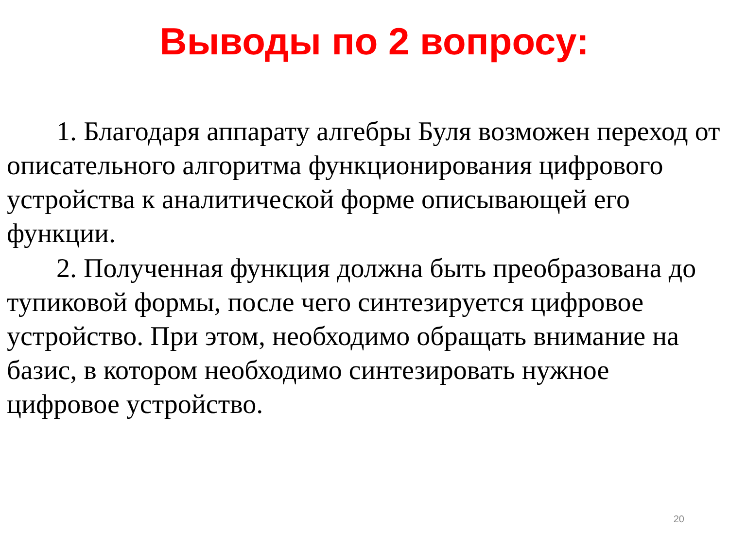Выводы по 2 вопросу:
1. Благодаря аппарату алгебры Буля возможен переход от описательного алгоритма функционирования цифрового устройства к аналитической форме описывающей его функции.
2. Полученная функция должна быть преобразована до тупиковой формы, после чего синтезируется цифровое устройство. При этом, необходимо обращать внимание на базис, в котором необходимо синтезировать нужное цифровое устройство.
20